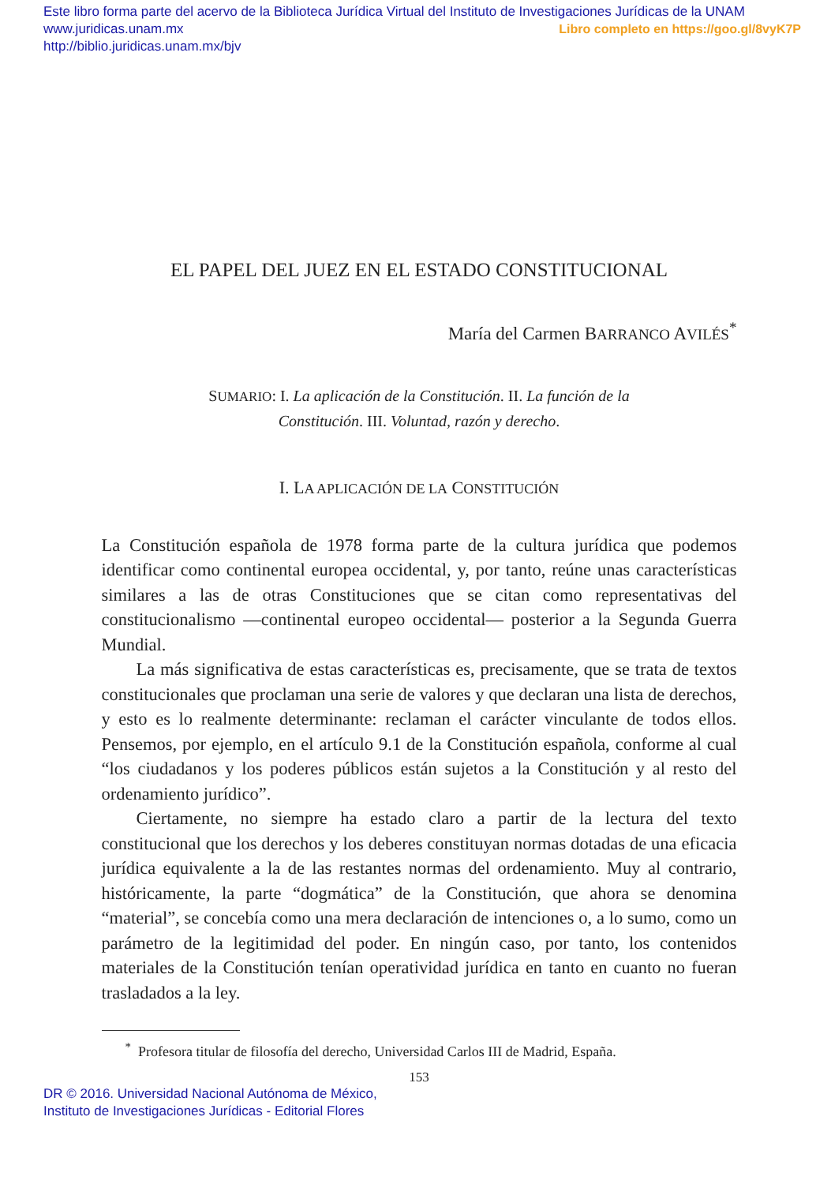Este libro forma parte del acervo de la Biblioteca Jurídica Virtual del Instituto de Investigaciones Jurídicas de la UNAM
Libro completo en https://goo.gl/8vyK7P www.juridicas.unam.mx
http://biblio.juridicas.unam.mx/bjv
EL PAPEL DEL JUEZ EN EL ESTADO CONSTITUCIONAL
María del Carmen BARRANCO AVILÉS<sup>*</sup>
SUMARIO: I. La aplicación de la Constitución. II. La función de la Constitución. III. Voluntad, razón y derecho.
I. LA APLICACIÓN DE LA CONSTITUCIÓN
La Constitución española de 1978 forma parte de la cultura jurídica que podemos identificar como continental europea occidental, y, por tanto, reúne unas características similares a las de otras Constituciones que se citan como representativas del constitucionalismo —continental europeo occidental— posterior a la Segunda Guerra Mundial.
La más significativa de estas características es, precisamente, que se trata de textos constitucionales que proclaman una serie de valores y que declaran una lista de derechos, y esto es lo realmente determinante: reclaman el carácter vinculante de todos ellos. Pensemos, por ejemplo, en el artículo 9.1 de la Constitución española, conforme al cual “los ciudadanos y los poderes públicos están sujetos a la Constitución y al resto del ordenamiento jurídico”.
Ciertamente, no siempre ha estado claro a partir de la lectura del texto constitucional que los derechos y los deberes constituyan normas dotadas de una eficacia jurídica equivalente a la de las restantes normas del ordenamiento. Muy al contrario, históricamente, la parte “dogmática” de la Constitución, que ahora se denomina “material”, se concebía como una mera declaración de intenciones o, a lo sumo, como un parámetro de la legitimidad del poder. En ningún caso, por tanto, los contenidos materiales de la Constitución tenían operatividad jurídica en tanto en cuanto no fueran trasladados a la ley.
<sup>*</sup> Profesora titular de filosofía del derecho, Universidad Carlos III de Madrid, España.
153
DR © 2016. Universidad Nacional Autónoma de México,
Instituto de Investigaciones Jurídicas - Editorial Flores